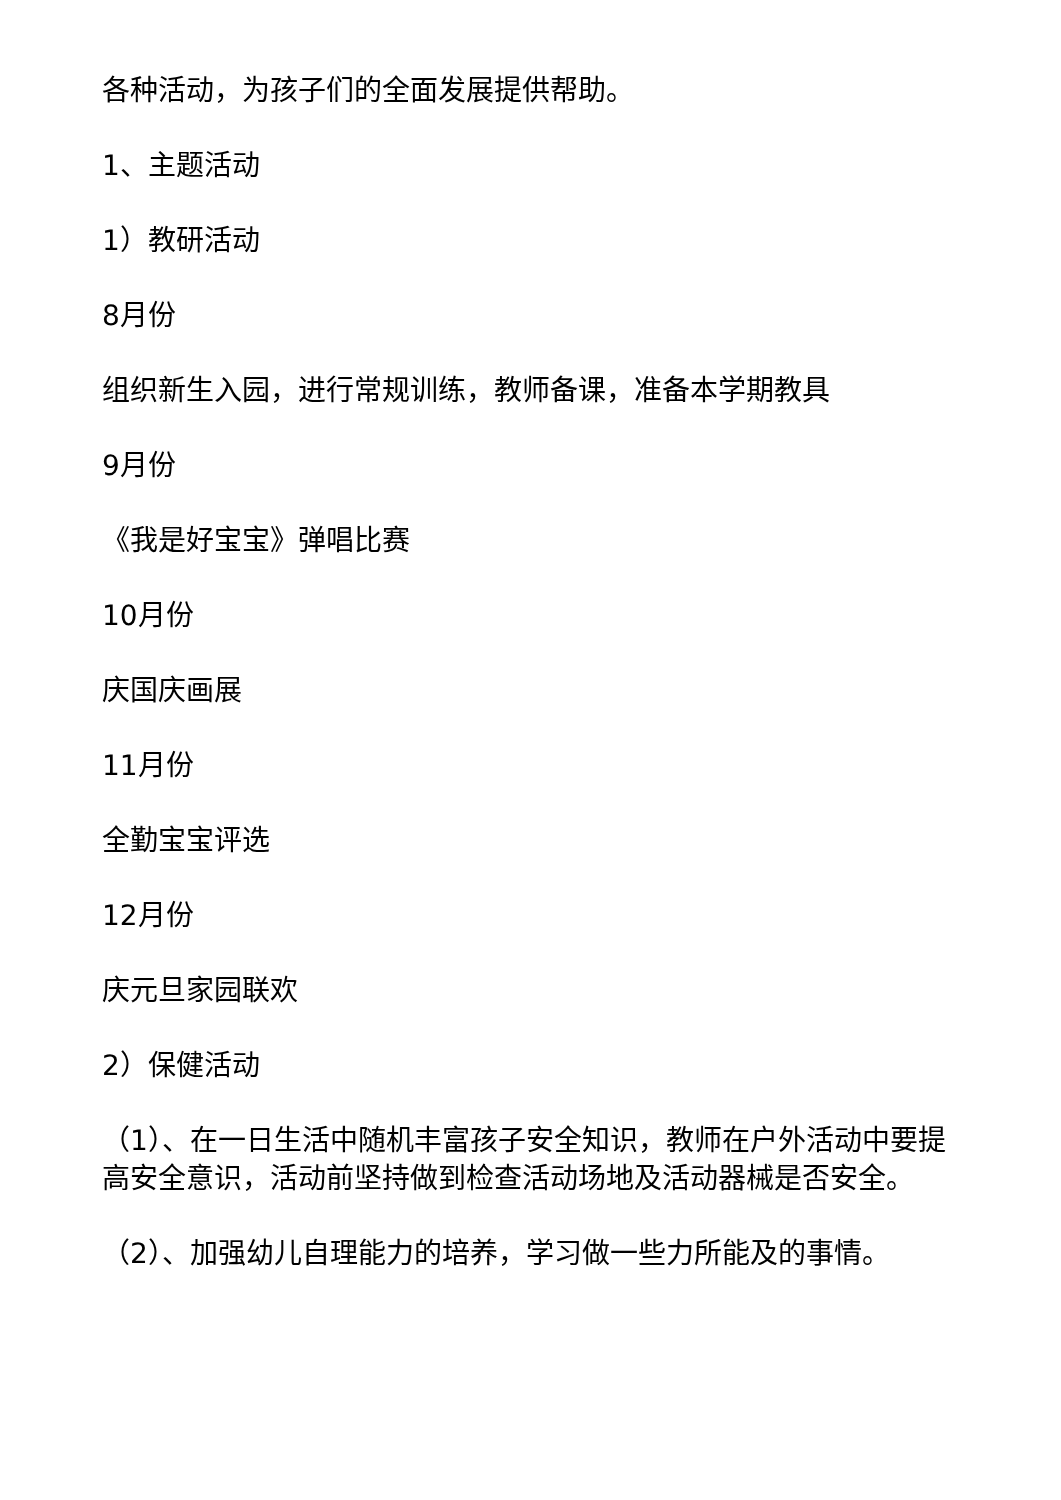各种活动，为孩子们的全面发展提供帮助。
1、主题活动
1）教研活动
8月份
组织新生入园，进行常规训练，教师备课，准备本学期教具
9月份
《我是好宝宝》弹唱比赛
10月份
庆国庆画展
11月份
全勤宝宝评选
12月份
庆元旦家园联欢
2）保健活动
（1）、在一日生活中随机丰富孩子安全知识，教师在户外活动中要提高安全意识，活动前坚持做到检查活动场地及活动器械是否安全。
（2）、加强幼儿自理能力的培养，学习做一些力所能及的事情。